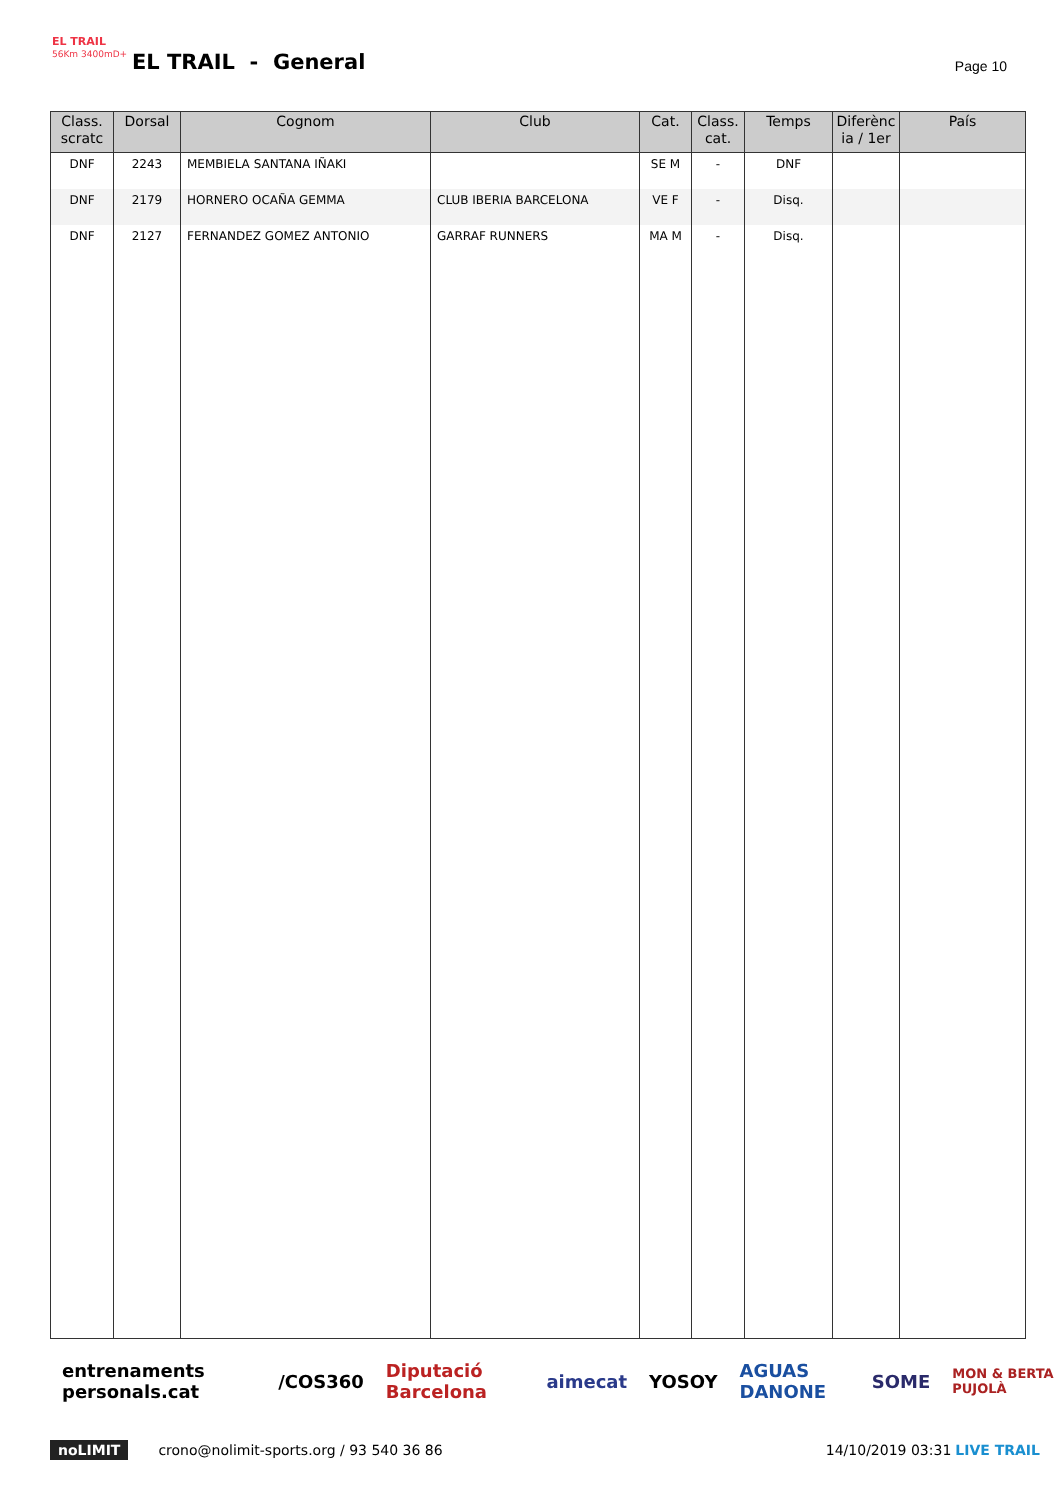EL TRAIL
56Km 3400mD+
EL TRAIL - General Page 10
| Class. scratc | Dorsal | Cognom | Club | Cat. | Class. cat. | Temps | Diferènc ia / 1er | País |
| --- | --- | --- | --- | --- | --- | --- | --- | --- |
| DNF | 2243 | MEMBIELA SANTANA IÑAKI | | SE M | - | DNF | | |
| DNF | 2179 | HORNERO OCAÑA GEMMA | CLUB IBERIA BARCELONA | VE F | - | Disq. | | |
| DNF | 2127 | FERNANDEZ GOMEZ ANTONIO | GARRAF RUNNERS | MA M | - | Disq. | | |
entrenaments personals.cat /COS360 Diputació Barcelona aimecat YOSOY AGUAS DANONE SOME MON & BERTA PUJOLÀ
noLIMIT crono@nolimit-sports.org / 93 540 36 86 14/10/2019 03:31 LIVE TRAIL